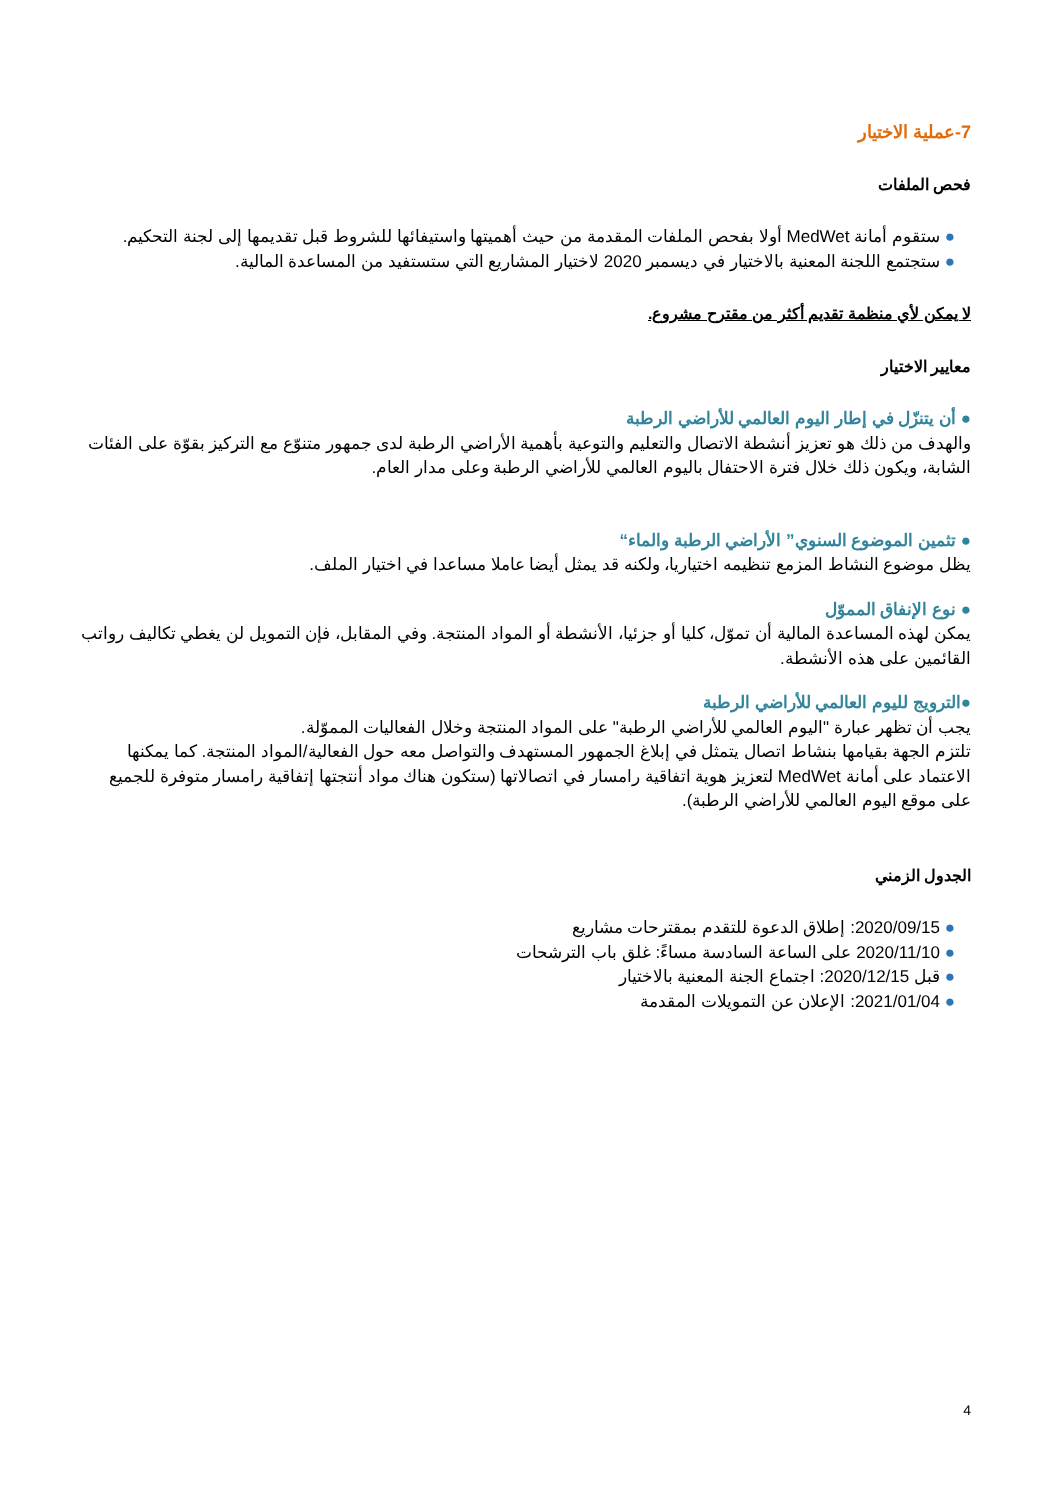7-عملية الاختيار
فحص الملفات
● ستقوم أمانة MedWet أولا بفحص الملفات المقدمة من حيث أهميتها واستيفائها للشروط قبل تقديمها إلى لجنة التحكيم.
● ستجتمع اللجنة المعنية بالاختيار في ديسمبر 2020 لاختيار المشاريع التي ستستفيد من المساعدة المالية.
لا يمكن لأي منظمة تقديم أكثر من مقترح مشروع.
معايير الاختيار
● أن يتنزّل في إطار اليوم العالمي للأراضي الرطبة
والهدف من ذلك هو تعزيز أنشطة الاتصال والتعليم والتوعية بأهمية الأراضي الرطبة لدى جمهور متنوّع مع التركيز بقوّة على الفئات الشابة، ويكون ذلك خلال فترة الاحتفال باليوم العالمي للأراضي الرطبة وعلى مدار العام.
● تثمين الموضوع السنوي” الأراضي الرطبة والماء“
يظل موضوع النشاط المزمع تنظيمه اختياريا، ولكنه قد يمثل أيضا عاملا مساعدا في اختيار الملف.
● نوع الإنفاق المموّل
يمكن لهذه المساعدة المالية أن تموّل، كليا أو جزئيا، الأنشطة أو المواد المنتجة. وفي المقابل، فإن التمويل لن يغطي تكاليف رواتب القائمين على هذه الأنشطة.
●الترويج لليوم العالمي للأراضي الرطبة
يجب أن تظهر عبارة "اليوم العالمي للأراضي الرطبة" على المواد المنتجة وخلال الفعاليات المموّلة.
تلتزم الجهة بقيامها بنشاط اتصال يتمثل في إبلاغ الجمهور المستهدف والتواصل معه حول الفعالية/المواد المنتجة. كما يمكنها الاعتماد على أمانة MedWet لتعزيز هوية اتفاقية رامسار في اتصالاتها (ستكون هناك مواد أنتجتها إتفاقية رامسار متوفرة للجميع على موقع اليوم العالمي للأراضي الرطبة).
الجدول الزمني
● 2020/09/15: إطلاق الدعوة للتقدم بمقترحات مشاريع
● 2020/11/10 على الساعة السادسة مساءً: غلق باب الترشحات
● قبل 2020/12/15: اجتماع الجنة المعنية بالاختيار
● 2021/01/04: الإعلان عن التمويلات المقدمة
4